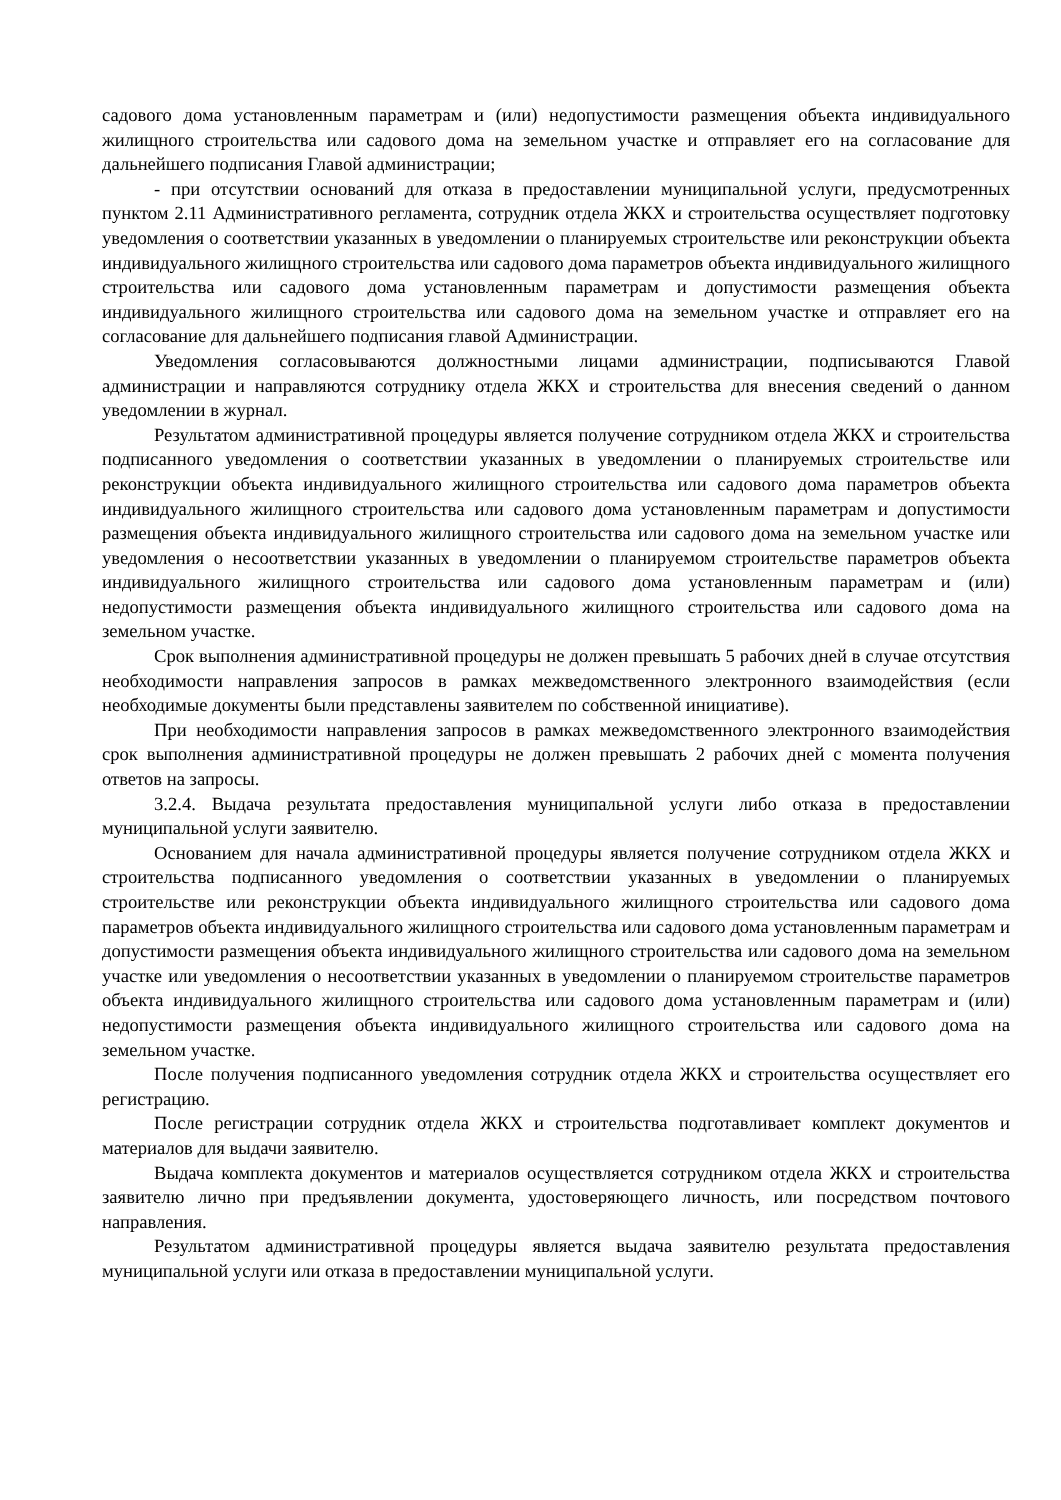садового дома установленным параметрам и (или) недопустимости размещения объекта индивидуального жилищного строительства или садового дома на земельном участке и отправляет его на согласование для дальнейшего подписания Главой администрации;
- при отсутствии оснований для отказа в предоставлении муниципальной услуги, предусмотренных пунктом 2.11 Административного регламента, сотрудник отдела ЖКХ и строительства осуществляет подготовку уведомления о соответствии указанных в уведомлении о планируемых строительстве или реконструкции объекта индивидуального жилищного строительства или садового дома параметров объекта индивидуального жилищного строительства или садового дома установленным параметрам и допустимости размещения объекта индивидуального жилищного строительства или садового дома на земельном участке и отправляет его на согласование для дальнейшего подписания главой Администрации.
Уведомления согласовываются должностными лицами администрации, подписываются Главой администрации и направляются сотруднику отдела ЖКХ и строительства для внесения сведений о данном уведомлении в журнал.
Результатом административной процедуры является получение сотрудником отдела ЖКХ и строительства подписанного уведомления о соответствии указанных в уведомлении о планируемых строительстве или реконструкции объекта индивидуального жилищного строительства или садового дома параметров объекта индивидуального жилищного строительства или садового дома установленным параметрам и допустимости размещения объекта индивидуального жилищного строительства или садового дома на земельном участке или уведомления о несоответствии указанных в уведомлении о планируемом строительстве параметров объекта индивидуального жилищного строительства или садового дома установленным параметрам и (или) недопустимости размещения объекта индивидуального жилищного строительства или садового дома на земельном участке.
Срок выполнения административной процедуры не должен превышать 5 рабочих дней в случае отсутствия необходимости направления запросов в рамках межведомственного электронного взаимодействия (если необходимые документы были представлены заявителем по собственной инициативе).
При необходимости направления запросов в рамках межведомственного электронного взаимодействия срок выполнения административной процедуры не должен превышать 2 рабочих дней с момента получения ответов на запросы.
3.2.4. Выдача результата предоставления муниципальной услуги либо отказа в предоставлении муниципальной услуги заявителю.
Основанием для начала административной процедуры является получение сотрудником отдела ЖКХ и строительства подписанного уведомления о соответствии указанных в уведомлении о планируемых строительстве или реконструкции объекта индивидуального жилищного строительства или садового дома параметров объекта индивидуального жилищного строительства или садового дома установленным параметрам и допустимости размещения объекта индивидуального жилищного строительства или садового дома на земельном участке или уведомления о несоответствии указанных в уведомлении о планируемом строительстве параметров объекта индивидуального жилищного строительства или садового дома установленным параметрам и (или) недопустимости размещения объекта индивидуального жилищного строительства или садового дома на земельном участке.
После получения подписанного уведомления сотрудник отдела ЖКХ и строительства осуществляет его регистрацию.
После регистрации сотрудник отдела ЖКХ и строительства подготавливает комплект документов и материалов для выдачи заявителю.
Выдача комплекта документов и материалов осуществляется сотрудником отдела ЖКХ и строительства заявителю лично при предъявлении документа, удостоверяющего личность, или посредством почтового направления.
Результатом административной процедуры является выдача заявителю результата предоставления муниципальной услуги или отказа в предоставлении муниципальной услуги.